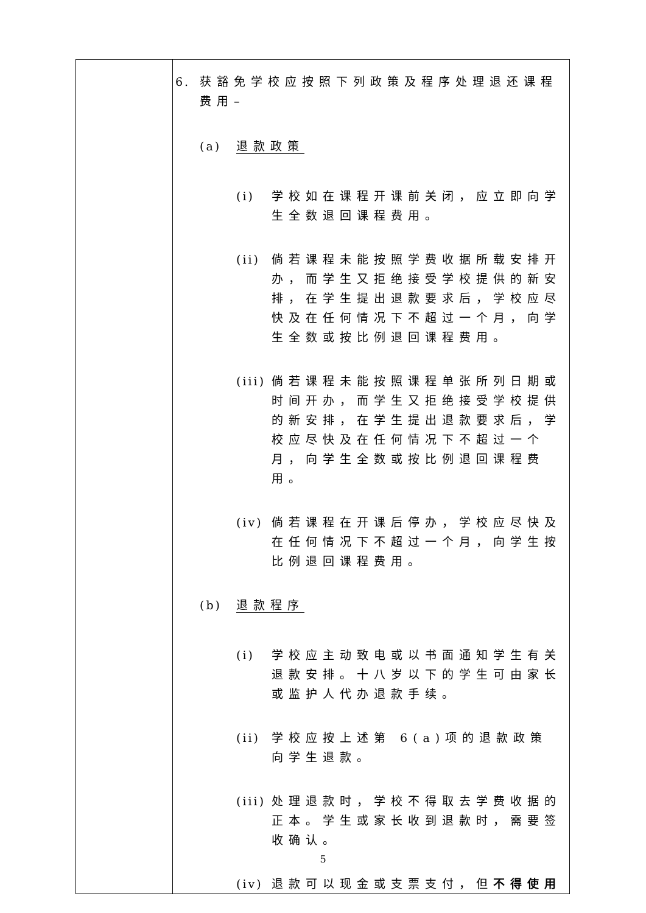| | 6. 获豁免学校应按照下列政策及程序处理退还课程费用– (a) 退款政策 (i) 学校如在课程开课前关闭，应立即向学生全数退回课程费用。 (ii) 倘若课程未能按照学费收据所载安排开办，而学生又拒绝接受学校提供的新安排，在学生提出退款要求后，学校应尽快及在任何情况下不超过一个月，向学生全数或按比例退回课程费用。 (iii) 倘若课程未能按照课程单张所列日期或时间开办，而学生又拒绝接受学校提供的新安排，在学生提出退款要求后，学校应尽快及在任何情况下不超过一个月，向学生全数或按比例退回课程费用。 (iv) 倘若课程在开课后停办，学校应尽快及在任何情况下不超过一个月，向学生按比例退回课程费用。 (b) 退款程序 (i) 学校应主动致电或以书面通知学生有关退款安排。十八岁以下的学生可由家长或监护人代办退款手续。 (ii) 学校应按上述第 6(a)项的退款政策向学生退款。 (iii) 处理退款时，学校不得取去学费收据的正本。学生或家长收到退款时，需要签收确认。 (iv) 退款可以现金或支票支付，但 不得使用 |
5